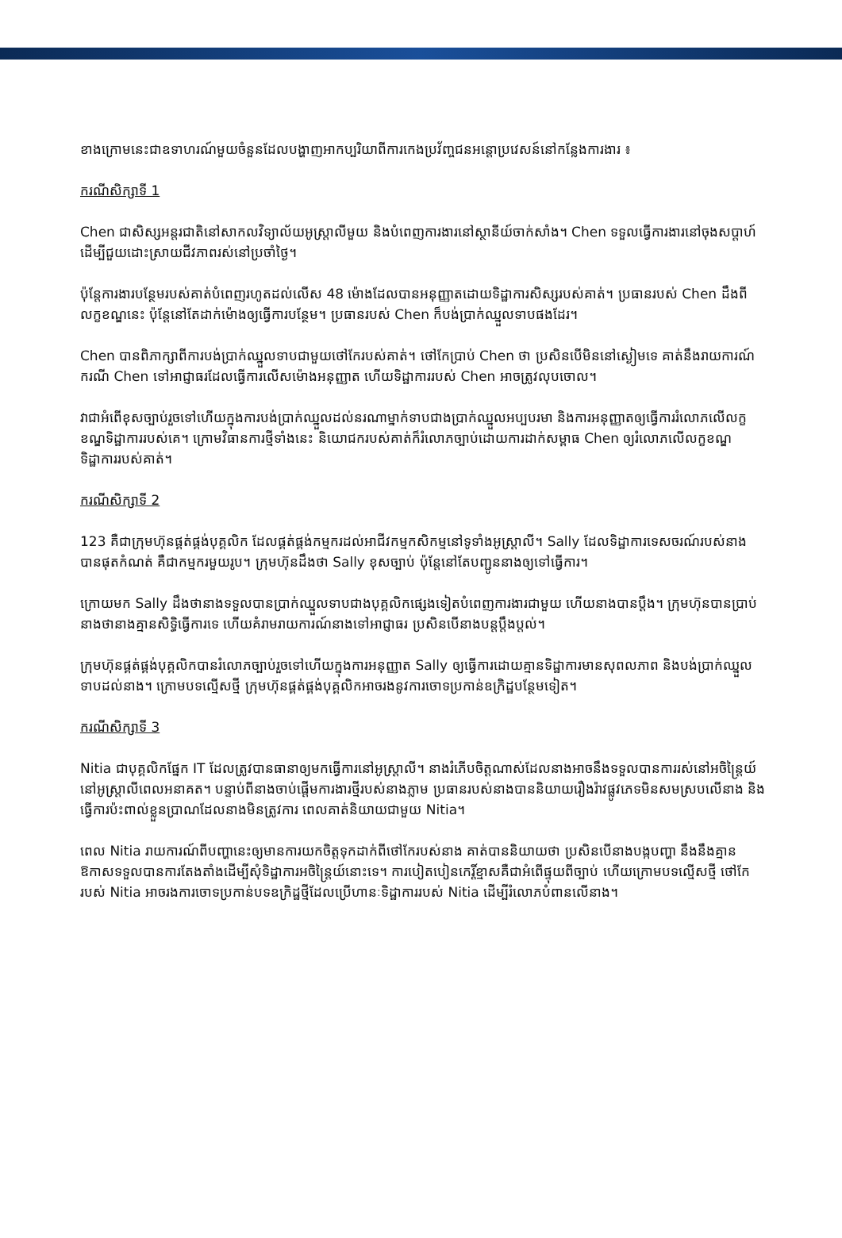ខាងក្រោមនេះជាឧទាហរណ៍មួយចំនួនដែលបង្ហាញអាកប្បរិយាពីការកេងប្រវ័ញ្ចជនអន្តោប្រវេសន៍នៅកន្លែងការងារ ៖
ករណីសិក្សាទី 1
Chen ជាសិស្សអន្តរជាតិនៅសាកលវិទ្យាល័យអូស្ត្រាលីមួយ និងបំពេញការងារនៅស្ថានីយ៍ចាក់សាំង។ Chen ទទួលធ្វើការងារនៅចុងសប្តាហ៍ដើម្បីជួយដោះស្រាយជីវភាពរស់នៅប្រចាំថ្ងៃ។
ប៉ុន្តែការងារបន្ថែមរបស់គាត់បំពេញរហូតដល់លើស 48 ម៉ោងដែលបានអនុញ្ញាតដោយទិដ្ឋាការសិស្សរបស់គាត់។ ប្រធានរបស់ Chen ដឹងពីលក្ខខណ្ឌនេះ ប៉ុន្តែនៅតែដាក់ម៉ោងឲ្យធ្វើការបន្ថែម។ ប្រធានរបស់ Chen ក៏បង់ប្រាក់ឈ្នួលទាបផងដែរ។
Chen បានពិភាក្សាពីការបង់ប្រាក់ឈ្នួលទាបជាមួយថៅកែរបស់គាត់។ ថៅកែប្រាប់ Chen ថា ប្រសិនបើមិននៅស្ងៀមទេ គាត់នឹងរាយការណ៍ករណី Chen ទៅអាជ្ញាធរដែលធ្វើការលើសម៉ោងអនុញ្ញាត ហើយទិដ្ឋាការរបស់ Chen អាចត្រូវលុបចោល។
វាជាអំពើខុសច្បាប់រួចទៅហើយក្នុងការបង់ប្រាក់ឈ្នួលដល់នរណាម្នាក់ទាបជាងប្រាក់ឈ្នួលអប្បបរមា និងការអនុញ្ញាតឲ្យធ្វើការរំលោភលើលក្ខខណ្ឌទិដ្ឋាការរបស់គេ។ ក្រោមវិធានការថ្មីទាំងនេះ និយោជករបស់គាត់ក៏រំលោភច្បាប់ដោយការដាក់សម្ពាធ Chen ឲ្យរំលោភលើលក្ខខណ្ឌទិដ្ឋាការរបស់គាត់។
ករណីសិក្សាទី 2
123 គឺជាក្រុមហ៊ុនផ្គត់ផ្គង់បុគ្គលិក ដែលផ្គត់ផ្គង់កម្មករដល់អាជីវកម្មកសិកម្មនៅទូទាំងអូស្ត្រាលី។ Sally ដែលទិដ្ឋាការទេសចរណ៍របស់នាងបានផុតកំណត់ គឺជាកម្មករមួយរូប។ ក្រុមហ៊ុនដឹងថា Sally ខុសច្បាប់ ប៉ុន្តែនៅតែបញ្ជូននាងឲ្យទៅធ្វើការ។
ក្រោយមក Sally ដឹងថានាងទទួលបានប្រាក់ឈ្នួលទាបជាងបុគ្គលិកផ្សេងទៀតបំពេញការងារជាមួយ ហើយនាងបានប្តឹង។ ក្រុមហ៊ុនបានប្រាប់នាងថានាងគ្មានសិទ្ធិធ្វើការទេ ហើយគំរាមរាយការណ៍នាងទៅអាជ្ញាធរ ប្រសិនបើនាងបន្តប្តឹងប្តល់។
ក្រុមហ៊ុនផ្គត់ផ្គង់បុគ្គលិកបានរំលោភច្បាប់រួចទៅហើយក្នុងការអនុញ្ញាត Sally ឲ្យធ្វើការដោយគ្មានទិដ្ឋាការមានសុពលភាព និងបង់ប្រាក់ឈ្នួលទាបដល់នាង។ ក្រោមបទល្មើសថ្មី ក្រុមហ៊ុនផ្គត់ផ្គង់បុគ្គលិកអាចរងនូវការចោទប្រកាន់ឧក្រិដ្ឋបន្ថែមទៀត។
ករណីសិក្សាទី 3
Nitia ជាបុគ្គលិកផ្នែក IT ដែលត្រូវបានធានាឲ្យមកធ្វើការនៅអូស្ត្រាលី។ នាងរំភើបចិត្តណាស់ដែលនាងអាចនឹងទទួលបានការរស់នៅអចិន្ត្រៃយ៍នៅអូស្ត្រាលីពេលអនាគត។ បន្ទាប់ពីនាងចាប់ផ្តើមការងារថ្មីរបស់នាងភ្លាម ប្រធានរបស់នាងបាននិយាយរឿងរ៉ាវផ្លូវភេទមិនសមស្របលើនាង និងធ្វើការប៉ះពាល់ខ្លួនប្រាណដែលនាងមិនត្រូវការ ពេលគាត់និយាយជាមួយ Nitia។
ពេល Nitia រាយការណ៍ពីបញ្ហានេះឲ្យមានការយកចិត្តទុកដាក់ពីថៅកែរបស់នាង គាត់បាននិយាយថា ប្រសិនបើនាងបង្កបញ្ហា នឹងនឹងគ្មានឱកាសទទួលបានការតែងតាំងដើម្បីសុំទិដ្ឋាការអចិន្ត្រៃយ៍នោះទេ។ ការបៀតបៀនកេរ្តិ៍ខ្មាសគឺជាអំពើផ្ទុយពីច្បាប់ ហើយក្រោមបទល្មើសថ្មី ថៅកែរបស់ Nitia អាចរងការចោទប្រកាន់បទឧក្រិដ្ឋថ្មីដែលប្រើហានៈទិដ្ឋាការរបស់ Nitia ដើម្បីរំលោភបំពានលើនាង។